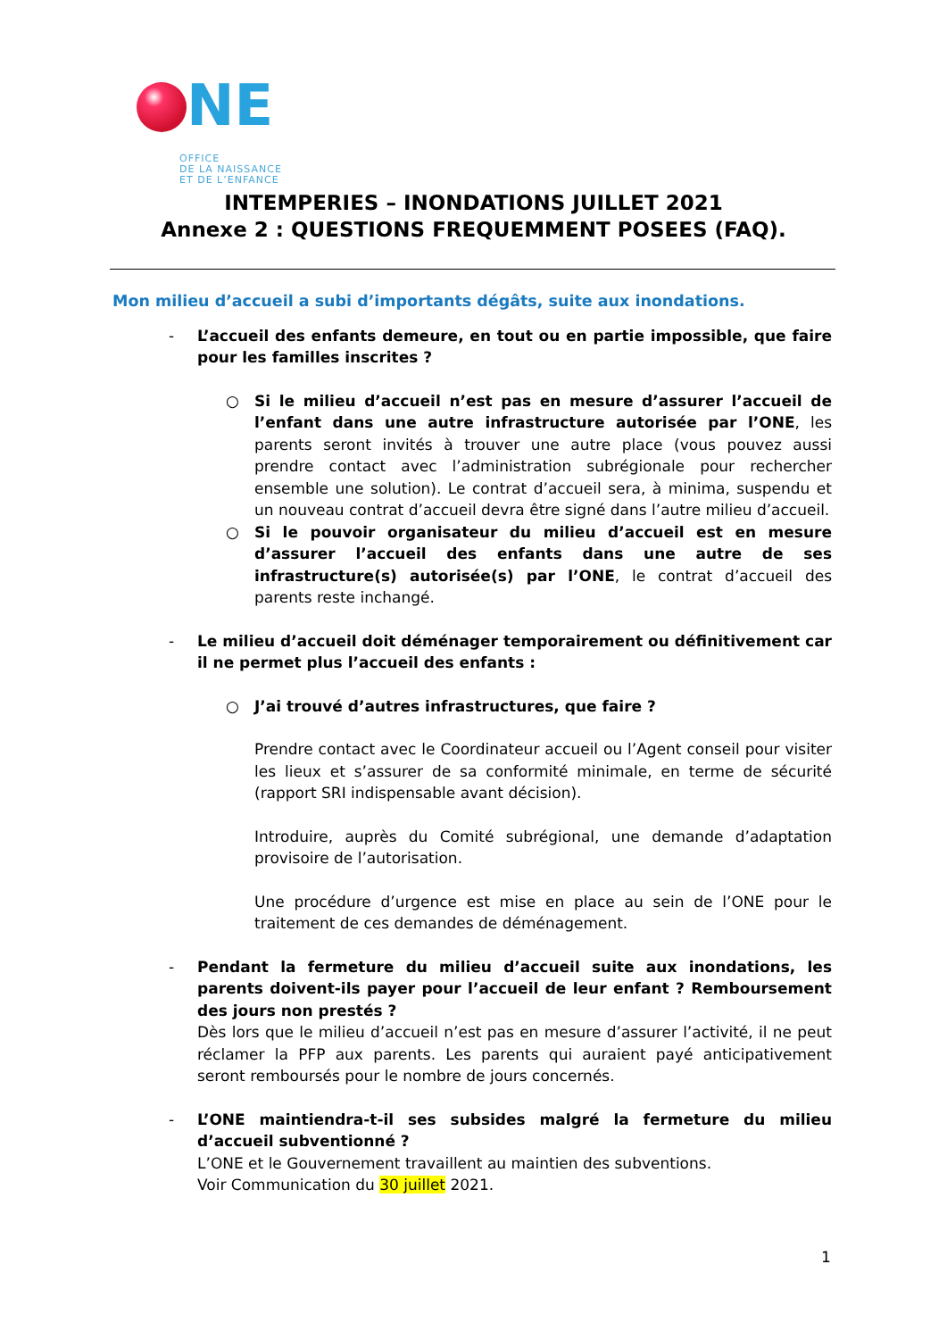NE
OFFICE
DE LA NAISSANCE
ET DE L’ENFANCE
INTEMPERIES – INONDATIONS JUILLET 2021
Annexe 2 : QUESTIONS FREQUEMMENT POSEES (FAQ).
Mon milieu d’accueil a subi d’importants dégâts, suite aux inondations.
- L’accueil des enfants demeure, en tout ou en partie impossible, que faire pour les familles inscrites ?
○ Si le milieu d’accueil n’est pas en mesure d’assurer l’accueil de l’enfant dans une autre infrastructure autorisée par l’ONE, les parents seront invités à trouver une autre place (vous pouvez aussi prendre contact avec l’administration subrégionale pour rechercher ensemble une solution). Le contrat d’accueil sera, à minima, suspendu et un nouveau contrat d’accueil devra être signé dans l’autre milieu d’accueil.
○ Si le pouvoir organisateur du milieu d’accueil est en mesure d’assurer l’accueil des enfants dans une autre de ses infrastructure(s) autorisée(s) par l’ONE, le contrat d’accueil des parents reste inchangé.
- Le milieu d’accueil doit déménager temporairement ou définitivement car il ne permet plus l’accueil des enfants :
○ J’ai trouvé d’autres infrastructures, que faire ?
Prendre contact avec le Coordinateur accueil ou l’Agent conseil pour visiter les lieux et s’assurer de sa conformité minimale, en terme de sécurité (rapport SRI indispensable avant décision).
Introduire, auprès du Comité subrégional, une demande d’adaptation provisoire de l’autorisation.
Une procédure d’urgence est mise en place au sein de l’ONE pour le traitement de ces demandes de déménagement.
- Pendant la fermeture du milieu d’accueil suite aux inondations, les parents doivent-ils payer pour l’accueil de leur enfant ? Remboursement des jours non prestés ?
Dès lors que le milieu d’accueil n’est pas en mesure d’assurer l’activité, il ne peut réclamer la PFP aux parents. Les parents qui auraient payé anticipativement seront remboursés pour le nombre de jours concernés.
- L’ONE maintiendra-t-il ses subsides malgré la fermeture du milieu d’accueil subventionné ?
L’ONE et le Gouvernement travaillent au maintien des subventions.
Voir Communication du 30 juillet 2021.
1